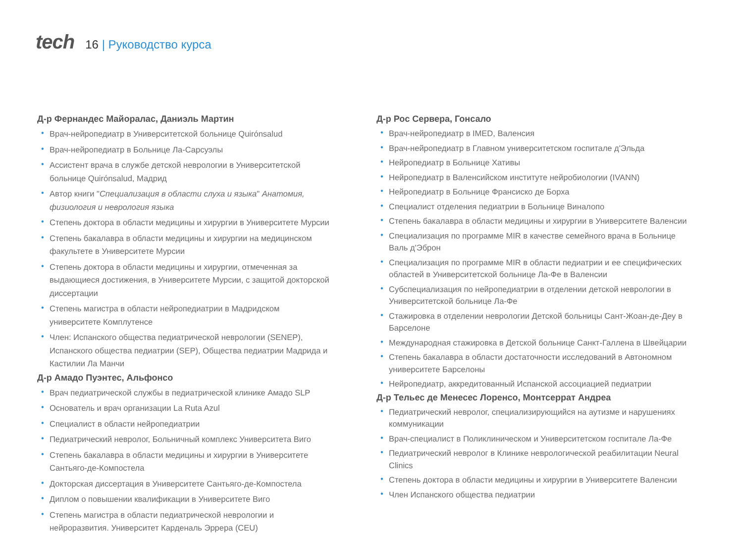tech
16 | Руководство курса
Д-р Фернандес Майоралас, Даниэль Мартин
Врач-нейропедиатр в Университетской больнице Quirónsalud
Врач-нейропедиатр в Больнице Ла-Сарсуэлы
Ассистент врача в службе детской неврологии в Университетской больнице Quirónsalud, Мадрид
Автор книги "Специализация в области слуха и языка" Анатомия, физиология и неврология языка
Степень доктора в области медицины и хирургии в Университете Мурсии
Степень бакалавра в области медицины и хирургии на медицинском факультете в Университете Мурсии
Степень доктора в области медицины и хирургии, отмеченная за выдающиеся достижения, в Университете Мурсии, с защитой докторской диссертации
Степень магистра в области нейропедиатрии в Мадридском университете Комплутенсе
Член: Испанского общества педиатрической неврологии (SENEP), Испанского общества педиатрии (SEP), Общества педиатрии Мадрида и Кастилии Ла Манчи
Д-р Амадо Пуэнтес, Альфонсо
Врач педиатрической службы в педиатрической клинике Амадо SLP
Основатель и врач организации La Ruta Azul
Специалист в области нейропедиатрии
Педиатрический невролог, Больничный комплекс Университета Виго
Степень бакалавра в области медицины и хирургии в Университете Сантьяго-де-Компостела
Докторская диссертация в Университете Сантьяго-де-Компостела
Диплом о повышении квалификации в Университете Виго
Степень магистра в области педиатрической неврологии и нейроразвития. Университет Карденаль Эррера (CEU)
Д-р Рос Сервера, Гонсало
Врач-нейропедиатр в IMED, Валенсия
Врач-нейропедиатр в Главном университетском госпитале д'Эльда
Нейропедиатр в Больнице Хативы
Нейропедиатр в Валенсийском институте нейробиологии (IVANN)
Нейропедиатр в Больнице Франсиско де Борха
Специалист отделения педиатрии в Больнице Виналопо
Степень бакалавра в области медицины и хирургии в Университете Валенсии
Специализация по программе MIR в качестве семейного врача в Больнице Валь д'Эброн
Специализация по программе MIR в области педиатрии и ее специфических областей в Университетской больнице Ла-Фе в Валенсии
Субспециализация по нейропедиатрии в отделении детской неврологии в Университетской больнице Ла-Фе
Стажировка в отделении неврологии Детской больницы Сант-Жоан-де-Деу в Барселоне
Международная стажировка в Детской больнице Санкт-Галлена в Швейцарии
Степень бакалавра в области достаточности исследований в Автономном университете Барселоны
Нейропедиатр, аккредитованный Испанской ассоциацией педиатрии
Д-р Тельес де Менесес Лоренсо, Монтсеррат Андреа
Педиатрический невролог, специализирующийся на аутизме и нарушениях коммуникации
Врач-специалист в Поликлиническом и Университетском госпитале Ла-Фе
Педиатрический невролог в Клинике неврологической реабилитации Neural Clinics
Степень доктора в области медицины и хирургии в Университете Валенсии
Член Испанского общества педиатрии